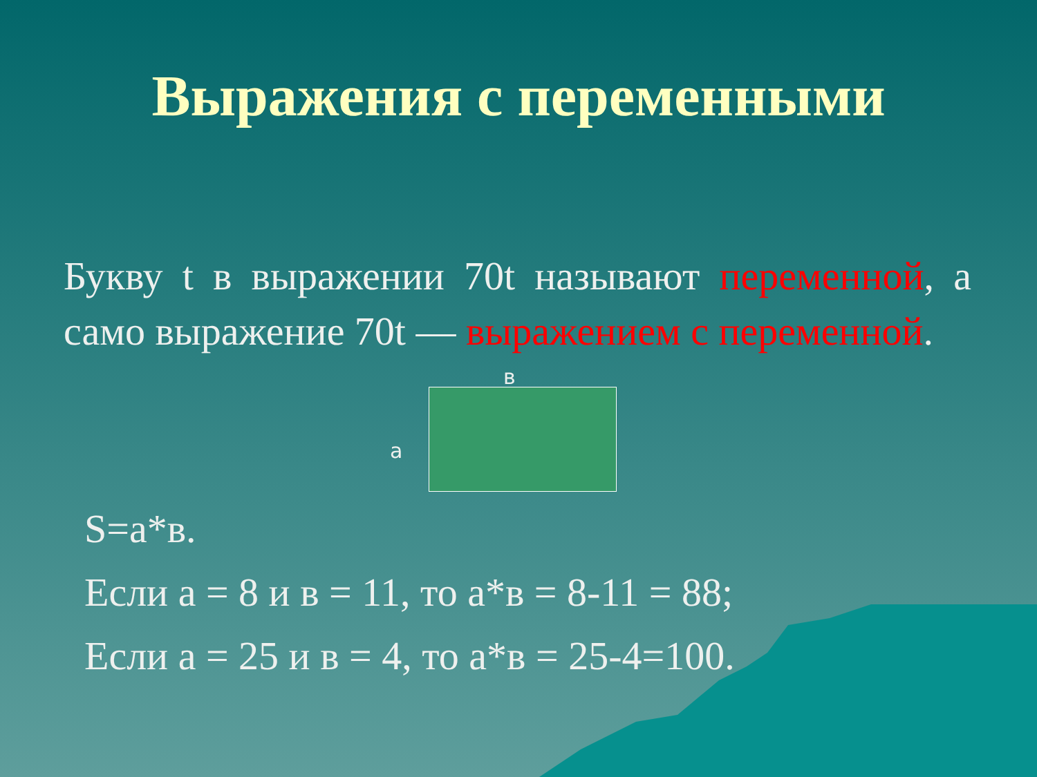Выражения с переменными
Букву t в выражении 70t называют переменной, а само выражение 70t — выражением с переменной.
в
а
S=а*в.
Если а = 8 и в = 11, то а*в = 8-11 = 88;
Если а = 25 и в = 4, то а*в = 25-4=100.